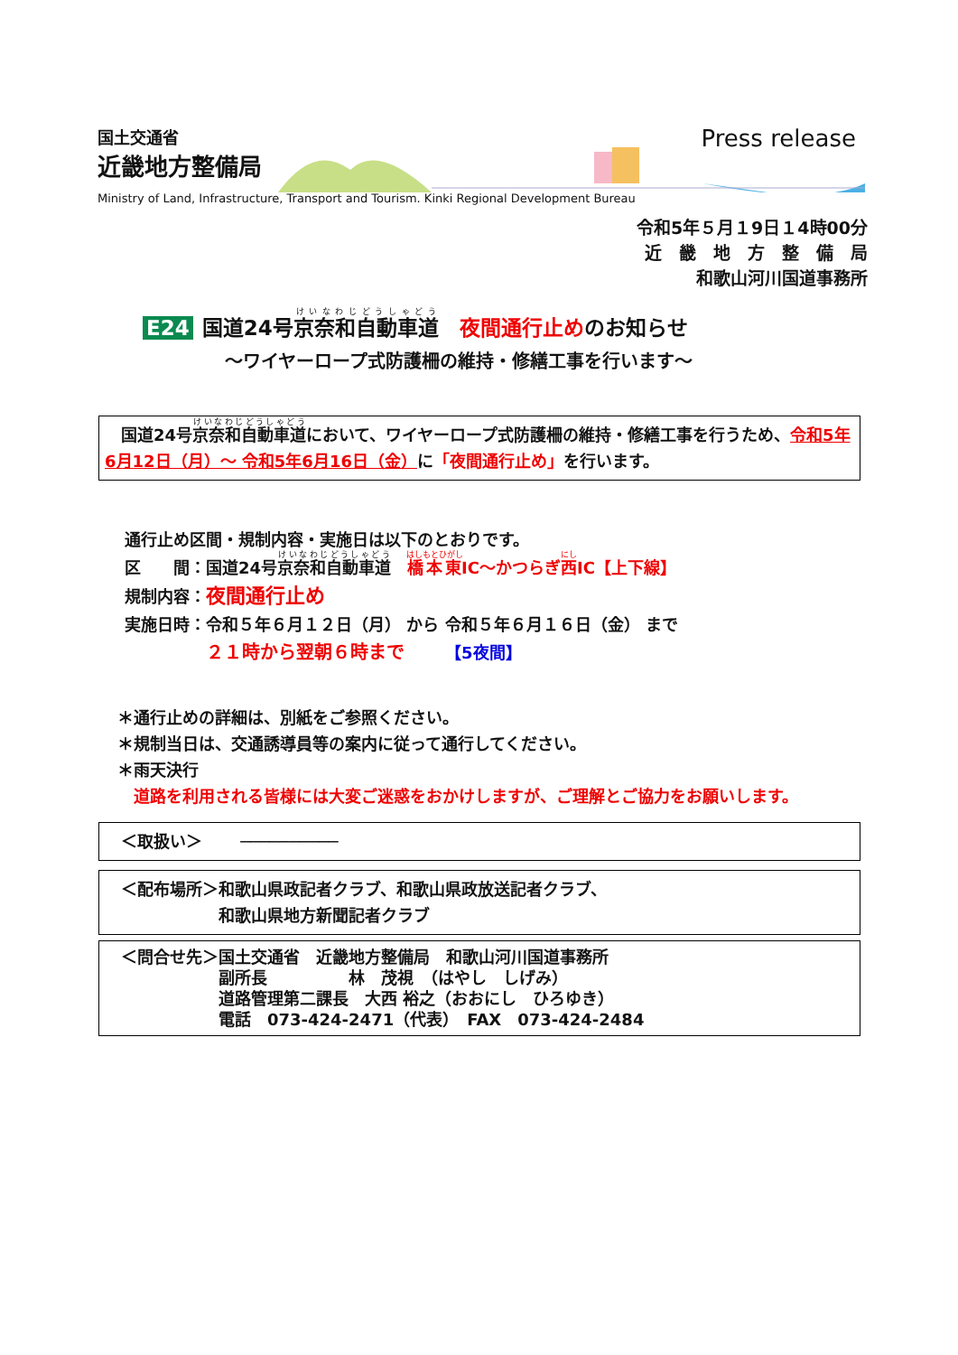国土交通省
近畿地方整備局
Press release
Ministry of Land, Infrastructure, Transport and Tourism. Kinki Regional Development Bureau
令和5年５月１9日１4時00分
近　畿　地　方　整　備　局
和歌山河川国道事務所
E24 国道24号京奈和自動車道　夜間通行止めのお知らせ
～ワイヤーロープ式防護柵の維持・修繕工事を行います～
　国道24号京奈和自動車道において、ワイヤーロープ式防護柵の維持・修繕工事を行うため、令和5年6月12日（月）～ 令和5年6月16日（金）に「夜間通行止め」を行います。
通行止め区間・規制内容・実施日は以下のとおりです。
区　　間：国道24号京奈和自動車道　橋本東IC～かつらぎ西IC【上下線】
規制内容：夜間通行止め
実施日時：令和５年６月１２日（月） から 令和５年６月１６日（金） まで
　　　　　２１時から翌朝６時まで　　　【5夜間】
＊通行止めの詳細は、別紙をご参照ください。
＊規制当日は、交通誘導員等の案内に従って通行してください。
＊雨天決行
　道路を利用される皆様には大変ご迷惑をおかけしますが、ご理解とご協力をお願いします。
　＜取扱い＞　　 ──────────
　＜配布場所＞和歌山県政記者クラブ、和歌山県政放送記者クラブ、
　　　　　　　和歌山県地方新聞記者クラブ
　＜問合せ先＞国土交通省　近畿地方整備局　和歌山河川国道事務所
　　　　　　　副所長　　　　　林　茂視　（はやし　しげみ）
　　　　　　　道路管理第二課長　大西 裕之（おおにし　ひろゆき）
　　　　　　　電話　073-424-2471（代表）　FAX　073-424-2484